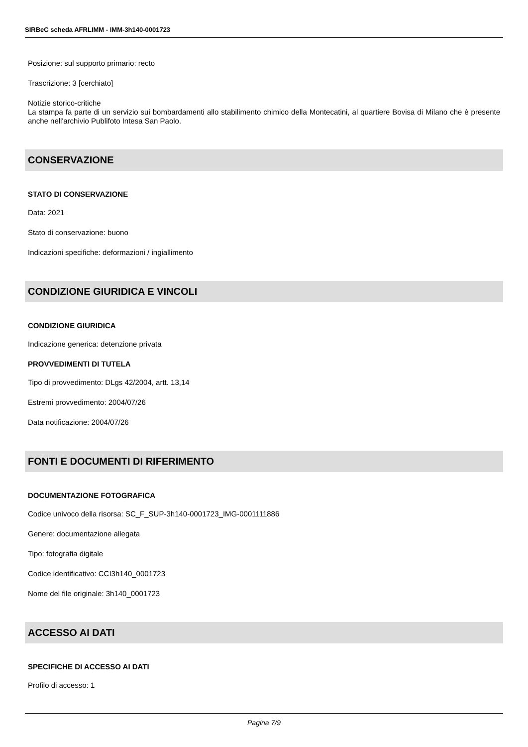SIRBeC scheda AFRLIMM - IMM-3h140-0001723
Posizione: sul supporto primario: recto
Trascrizione: 3 [cerchiato]
Notizie storico-critiche
La stampa fa parte di un servizio sui bombardamenti allo stabilimento chimico della Montecatini, al quartiere Bovisa di Milano che è presente anche nell'archivio Publifoto Intesa San Paolo.
CONSERVAZIONE
STATO DI CONSERVAZIONE
Data: 2021
Stato di conservazione: buono
Indicazioni specifiche: deformazioni / ingiallimento
CONDIZIONE GIURIDICA E VINCOLI
CONDIZIONE GIURIDICA
Indicazione generica: detenzione privata
PROVVEDIMENTI DI TUTELA
Tipo di provvedimento: DLgs 42/2004, artt. 13,14
Estremi provvedimento: 2004/07/26
Data notificazione: 2004/07/26
FONTI E DOCUMENTI DI RIFERIMENTO
DOCUMENTAZIONE FOTOGRAFICA
Codice univoco della risorsa: SC_F_SUP-3h140-0001723_IMG-0001111886
Genere: documentazione allegata
Tipo: fotografia digitale
Codice identificativo: CCI3h140_0001723
Nome del file originale: 3h140_0001723
ACCESSO AI DATI
SPECIFICHE DI ACCESSO AI DATI
Profilo di accesso: 1
Pagina 7/9